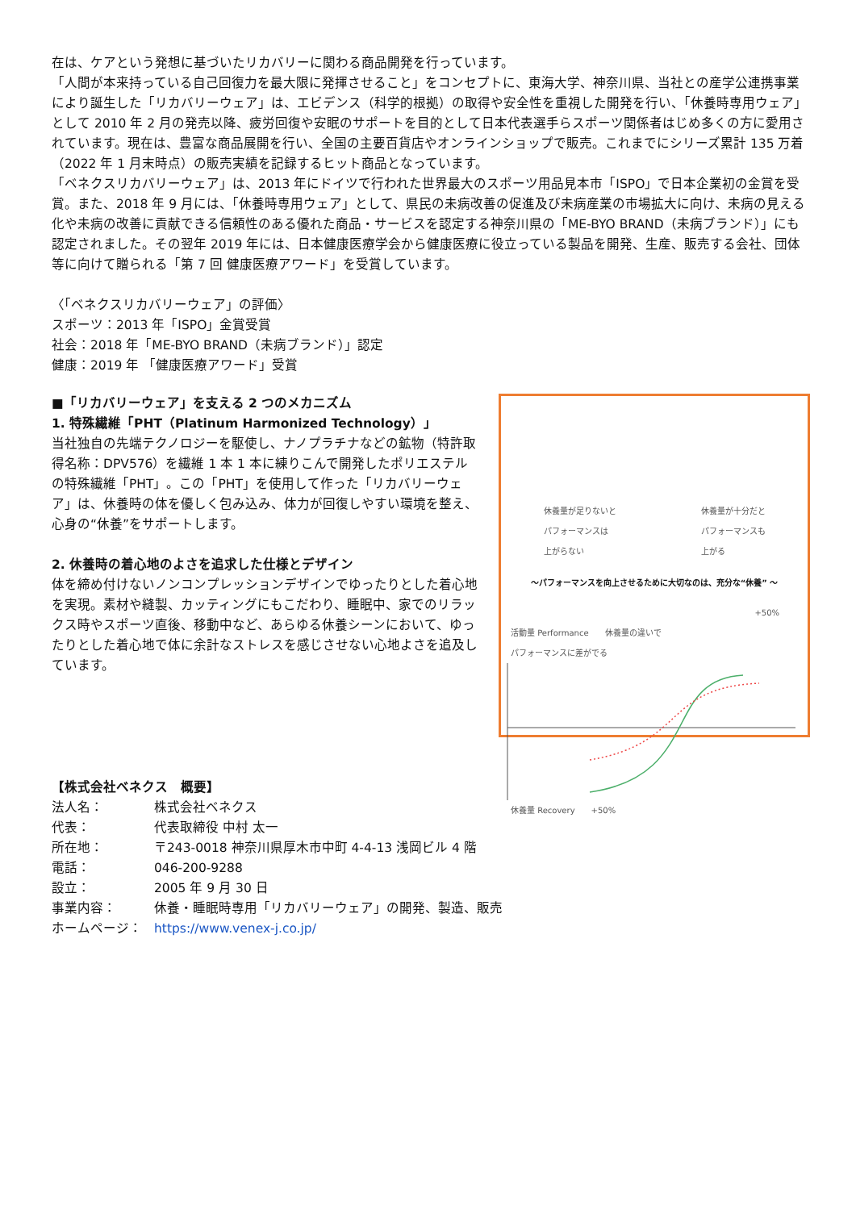在は、ケアという発想に基づいたリカバリーに関わる商品開発を行っています。
「人間が本来持っている自己回復力を最大限に発揮させること」をコンセプトに、東海大学、神奈川県、当社との産学公連携事業により誕生した「リカバリーウェア」は、エビデンス（科学的根拠）の取得や安全性を重視した開発を行い、「休養時専用ウェア」として 2010 年 2 月の発売以降、疲労回復や安眠のサポートを目的として日本代表選手らスポーツ関係者はじめ多くの方に愛用されています。現在は、豊富な商品展開を行い、全国の主要百貨店やオンラインショップで販売。これまでにシリーズ累計 135 万着（2022 年 1 月末時点）の販売実績を記録するヒット商品となっています。
「ベネクスリカバリーウェア」は、2013 年にドイツで行われた世界最大のスポーツ用品見本市「ISPO」で日本企業初の金賞を受賞。また、2018 年 9 月には、「休養時専用ウェア」として、県民の未病改善の促進及び未病産業の市場拡大に向け、未病の見える化や未病の改善に貢献できる信頼性のある優れた商品・サービスを認定する神奈川県の「ME-BYO BRAND（未病ブランド）」にも認定されました。その翌年 2019 年には、日本健康医療学会から健康医療に役立っている製品を開発、生産、販売する会社、団体等に向けて贈られる「第 7 回 健康医療アワード」を受賞しています。
〈「ベネクスリカバリーウェア」の評価〉
スポーツ：2013 年「ISPO」金賞受賞
社会：2018 年「ME-BYO BRAND（未病ブランド）」認定
健康：2019 年 「健康医療アワード」受賞
■「リカバリーウェア」を支える 2 つのメカニズム
1. 特殊繊維「PHT（Platinum Harmonized Technology）」
当社独自の先端テクノロジーを駆使し、ナノプラチナなどの鉱物（特許取得名称：DPV576）を繊維 1 本 1 本に練りこんで開発したポリエステルの特殊繊維「PHT」。この「PHT」を使用して作った「リカバリーウェア」は、休養時の体を優しく包み込み、体力が回復しやすい環境を整え、心身の“休養”をサポートします。
2. 休養時の着心地のよさを追求した仕様とデザイン
体を締め付けないノンコンプレッションデザインでゆったりとした着心地を実現。素材や縫製、カッティングにもこだわり、睡眠中、家でのリラックス時やスポーツ直後、移動中など、あらゆる休養シーンにおいて、ゆったりとした着心地で体に余計なストレスを感じさせない心地よさを追及しています。
休養量が足りないと
パフォーマンスは
上がらない
休養量が十分だと
パフォーマンスも
上がる
～パフォーマンスを向上させるために大切なのは、充分な“休養” ～
+50%
活動量 Performance　　休養量の違いで
パフォーマンスに差がでる
休養量 Recovery　　+50%
【株式会社ベネクス　概要】
| 法人名： | 株式会社ベネクス |
| 代表： | 代表取締役 中村 太一 |
| 所在地： | 〒243-0018 神奈川県厚木市中町 4-4-13 浅岡ビル 4 階 |
| 電話： | 046-200-9288 |
| 設立： | 2005 年 9 月 30 日 |
| 事業内容： | 休養・睡眠時専用「リカバリーウェア」の開発、製造、販売 |
| ホームページ： | https://www.venex-j.co.jp/ |